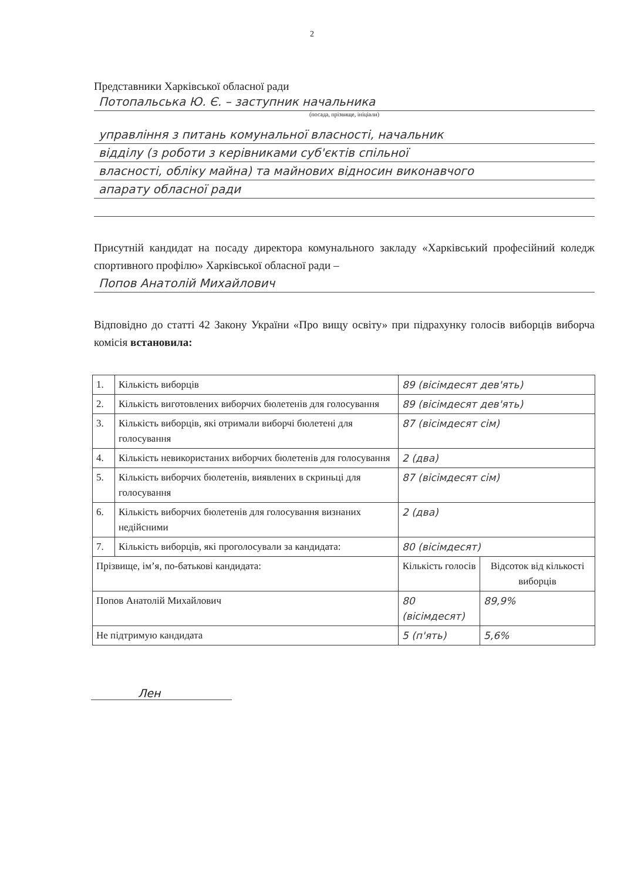2
Представники Харківської обласної ради
Потопальська Ю. Є. – заступник начальника
(посада, прізвище, ініціали)
управління з питань комунальної власності, начальник
відділу (з роботи з керівниками суб'єктів спільної
власності, обліку майна) та майнових відносин виконавчого
апарату обласної ради
Присутній кандидат на посаду директора комунального закладу «Харківський професійний коледж спортивного профілю» Харківської обласної ради –
Попов Анатолій Михайлович
Відповідно до статті 42 Закону України «Про вищу освіту» при підрахунку голосів виборців виборча комісія встановила:
| 1. | Кількість виборців | 89 (вісімдесят дев'ять) | |
| 2. | Кількість виготовлених виборчих бюлетенів для голосування | 89 (вісімдесят дев'ять) | |
| 3. | Кількість виборців, які отримали виборчі бюлетені для голосування | 87 (вісімдесят сім) | |
| 4. | Кількість невикористаних виборчих бюлетенів для голосування | 2 (два) | |
| 5. | Кількість виборчих бюлетенів, виявлених в скриньці для голосування | 87 (вісімдесят сім) | |
| 6. | Кількість виборчих бюлетенів для голосування визнаних недійсними | 2 (два) | |
| 7. | Кількість виборців, які проголосували за кандидата: | 80 (вісімдесят) | |
| Прізвище, ім’я, по-батькові кандидата: | | Кількість голосів | Відсоток від кількості виборців |
| Попов Анатолій Михайлович | | 80 (вісімдесят) | 89,9% |
| Не підтримую кандидата | | 5 (п'ять) | 5,6% |
Лен